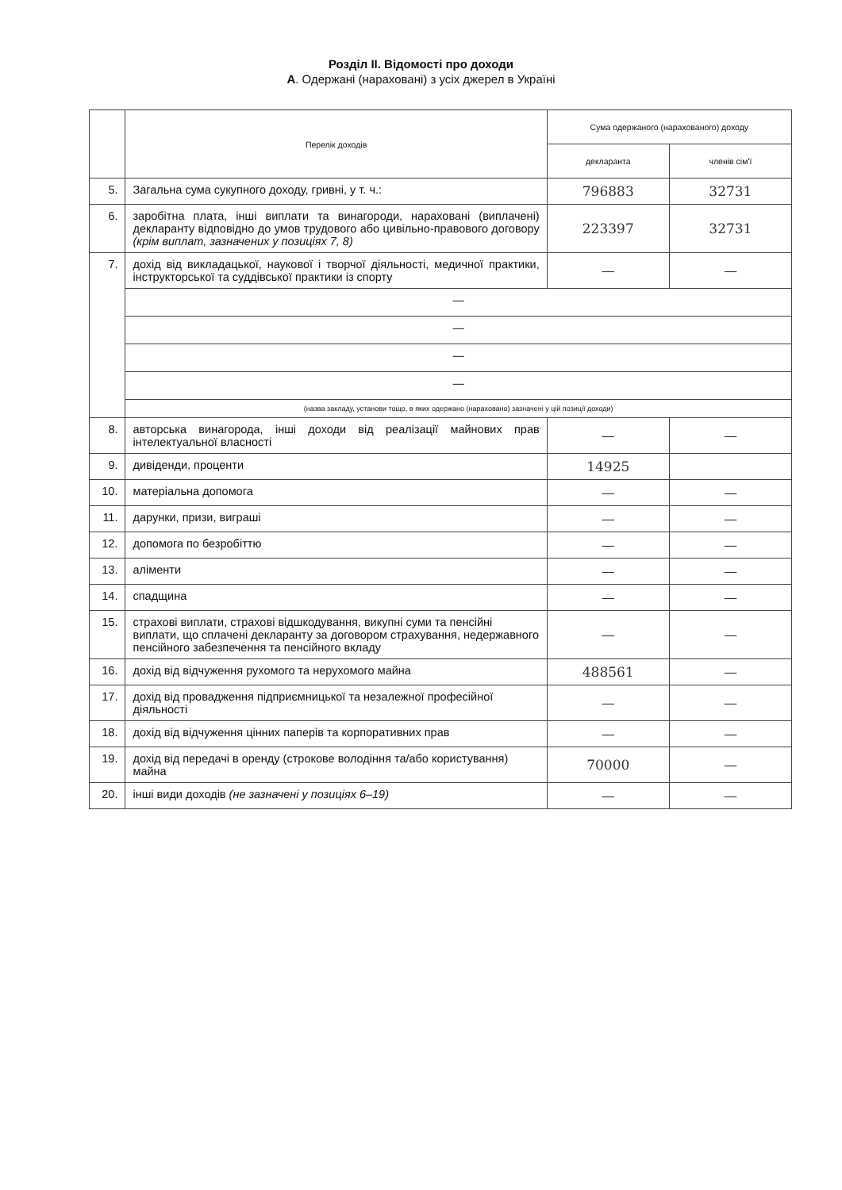Розділ II. Відомості про доходи
А. Одержані (нараховані) з усіх джерел в Україні
| | Перелік доходів | Сума одержаного (нарахованого) доходу | |
| --- | --- | --- | --- |
| | | декларанта | членів сім'ї |
| 5. | Загальна сума сукупного доходу, гривні, у т. ч.: | 796883 | 32731 |
| 6. | заробітна плата, інші виплати та винагороди, нараховані (виплачені) декларанту відповідно до умов трудового або цивільно-правового договору (крім виплат, зазначених у позиціях 7, 8) | 223397 | 32731 |
| 7. | дохід від викладацької, наукової і творчої діяльності, медичної практики, інструкторської та суддівської практики із спорту | — | — |
| | — | | |
| | — | | |
| | — | | |
| | — | | |
| | (назва закладу, установи тощо, в яких одержано (нараховано) зазначені у цій позиції доходи) | | |
| 8. | авторська винагорода, інші доходи від реалізації майнових прав інтелектуальної власності | — | — |
| 9. | дивіденди, проценти | 14925 | |
| 10. | матеріальна допомога | — | — |
| 11. | дарунки, призи, виграші | — | — |
| 12. | допомога по безробіттю | — | — |
| 13. | аліменти | — | — |
| 14. | спадщина | — | — |
| 15. | страхові виплати, страхові відшкодування, викупні суми та пенсійні виплати, що сплачені декларанту за договором страхування, недержавного пенсійного забезпечення та пенсійного вкладу | — | — |
| 16. | дохід від відчуження рухомого та нерухомого майна | 488561 | — |
| 17. | дохід від провадження підприємницької та незалежної професійної діяльності | — | — |
| 18. | дохід від відчуження цінних паперів та корпоративних прав | — | — |
| 19. | дохід від передачі в оренду (строкове володіння та/або користування) майна | 70000 | — |
| 20. | інші види доходів (не зазначені у позиціях 6–19) | — | — |